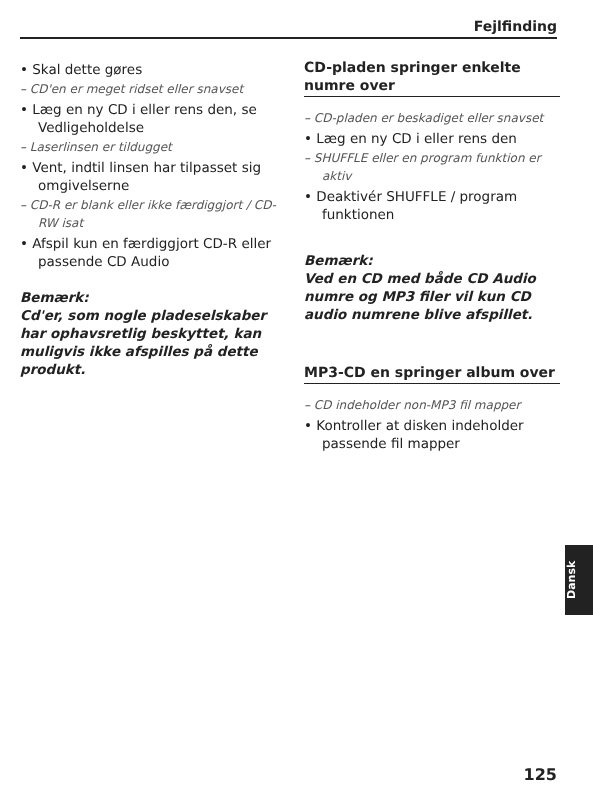Fejlfinding
• Skal dette gøres
– CD'en er meget ridset eller snavset
• Læg en ny CD i eller rens den, se Vedligeholdelse
– Laserlinsen er tildugget
• Vent, indtil linsen har tilpasset sig omgivelserne
– CD-R er blank eller ikke færdiggjort / CD-RW isat
• Afspil kun en færdiggjort CD-R eller passende CD Audio
Bemærk:
Cd'er, som nogle pladeselskaber har ophavsretlig beskyttet, kan muligvis ikke afspilles på dette produkt.
CD-pladen springer enkelte numre over
– CD-pladen er beskadiget eller snavset
• Læg en ny CD i eller rens den
– SHUFFLE eller en program funktion er aktiv
• Deaktivér SHUFFLE / program funktionen
Bemærk:
Ved en CD med både CD Audio numre og MP3 filer vil kun CD audio numrene blive afspillet.
MP3-CD en springer album over
– CD indeholder non-MP3 fil mapper
• Kontroller at disken indeholder passende fil mapper
Dansk
125